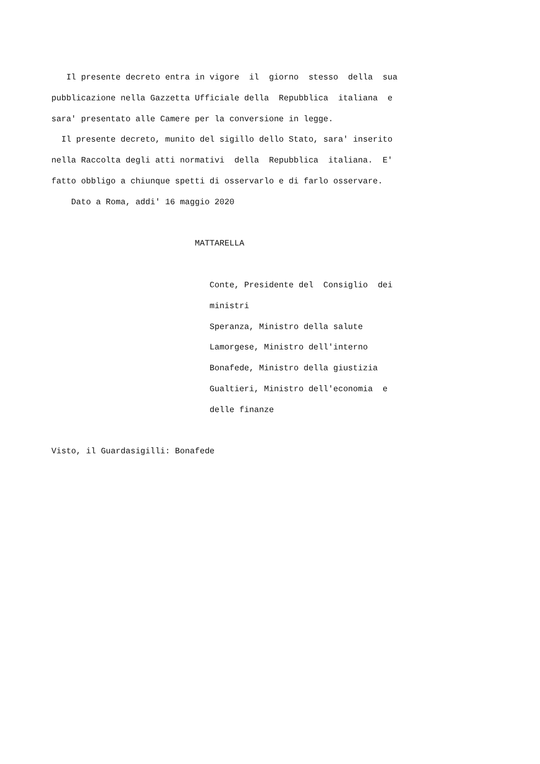Il presente decreto entra in vigore  il  giorno  stesso  della  sua
pubblicazione nella Gazzetta Ufficiale della  Repubblica  italiana  e
sara' presentato alle Camere per la conversione in legge.
  Il presente decreto, munito del sigillo dello Stato, sara' inserito
nella Raccolta degli atti normativi  della  Repubblica  italiana.  E'
fatto obbligo a chiunque spetti di osservarlo e di farlo osservare.
    Dato a Roma, addi' 16 maggio 2020

                             MATTARELLA

                                Conte, Presidente del  Consiglio  dei
                                ministri
                                Speranza, Ministro della salute
                                Lamorgese, Ministro dell'interno
                                Bonafede, Ministro della giustizia
                                Gualtieri, Ministro dell'economia  e
                                delle finanze

Visto, il Guardasigilli: Bonafede